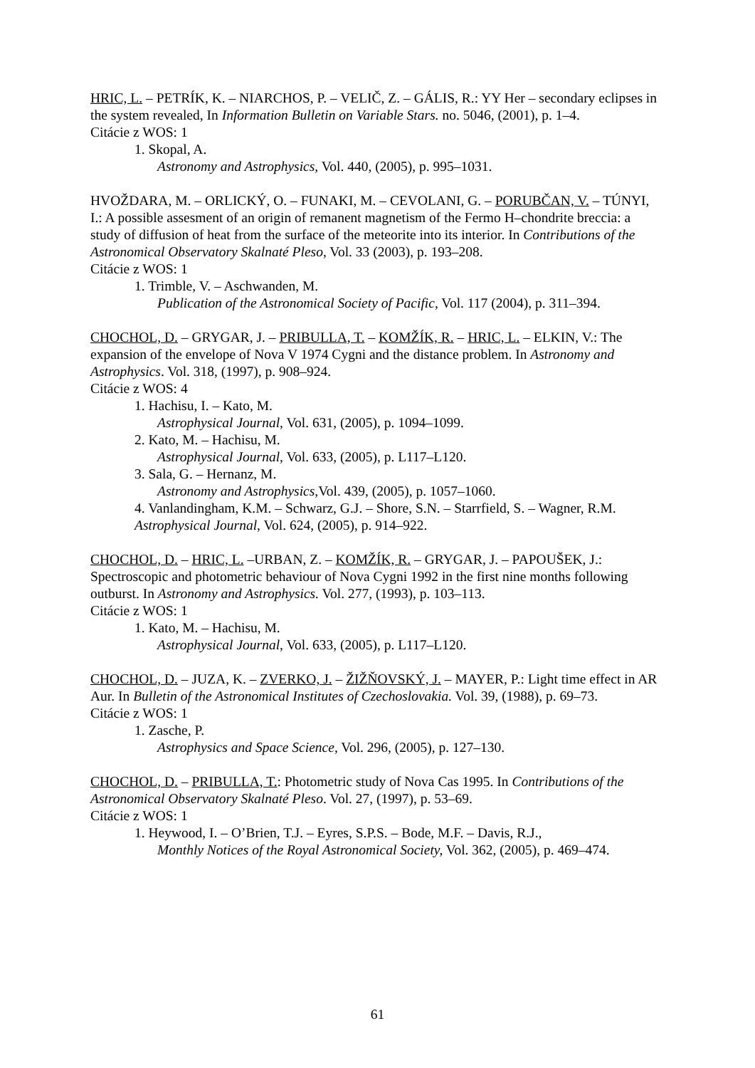HRIC, L. – PETRÍK, K. – NIARCHOS, P. – VELIČ, Z. – GÁLIS, R.: YY Her – secondary eclipses in the system revealed, In Information Bulletin on Variable Stars. no. 5046, (2001), p. 1–4.
Citácie z WOS: 1
1. Skopal, A.
Astronomy and Astrophysics, Vol. 440, (2005), p. 995–1031.
HVOŽDARA, M. – ORLICKÝ, O. – FUNAKI, M. – CEVOLANI, G. – PORUBČAN, V. – TÚNYI, I.: A possible assesment of an origin of remanent magnetism of the Fermo H–chondrite breccia: a study of diffusion of heat from the surface of the meteorite into its interior. In Contributions of the Astronomical Observatory Skalnaté Pleso, Vol. 33 (2003), p. 193–208.
Citácie z WOS: 1
1. Trimble, V. – Aschwanden, M.
Publication of the Astronomical Society of Pacific, Vol. 117 (2004), p. 311–394.
CHOCHOL, D. – GRYGAR, J. – PRIBULLA, T. – KOMŽÍK, R. – HRIC, L. – ELKIN, V.: The expansion of the envelope of Nova V 1974 Cygni and the distance problem. In Astronomy and Astrophysics. Vol. 318, (1997), p. 908–924.
Citácie z WOS: 4
1. Hachisu, I. – Kato, M.
Astrophysical Journal, Vol. 631, (2005), p. 1094–1099.
2. Kato, M. – Hachisu, M.
Astrophysical Journal, Vol. 633, (2005), p. L117–L120.
3. Sala, G. – Hernanz, M.
Astronomy and Astrophysics,Vol. 439, (2005), p. 1057–1060.
4. Vanlandingham, K.M. – Schwarz, G.J. – Shore, S.N. – Starrfield, S. – Wagner, R.M. Astrophysical Journal, Vol. 624, (2005), p. 914–922.
CHOCHOL, D. – HRIC, L. –URBAN, Z. – KOMŽÍK, R. – GRYGAR, J. – PAPOUŠEK, J.: Spectroscopic and photometric behaviour of Nova Cygni 1992 in the first nine months following outburst. In Astronomy and Astrophysics. Vol. 277, (1993), p. 103–113.
Citácie z WOS: 1
1. Kato, M. – Hachisu, M.
Astrophysical Journal, Vol. 633, (2005), p. L117–L120.
CHOCHOL, D. – JUZA, K. – ZVERKO, J. – ŽIŽŇOVSKÝ, J. – MAYER, P.: Light time effect in AR Aur. In Bulletin of the Astronomical Institutes of Czechoslovakia. Vol. 39, (1988), p. 69–73.
Citácie z WOS: 1
1. Zasche, P.
Astrophysics and Space Science, Vol. 296, (2005), p. 127–130.
CHOCHOL, D. – PRIBULLA, T.: Photometric study of Nova Cas 1995. In Contributions of the Astronomical Observatory Skalnaté Pleso. Vol. 27, (1997), p. 53–69.
Citácie z WOS: 1
1. Heywood, I. – O’Brien, T.J. – Eyres, S.P.S. – Bode, M.F. – Davis, R.J.,
Monthly Notices of the Royal Astronomical Society, Vol. 362, (2005), p. 469–474.
61